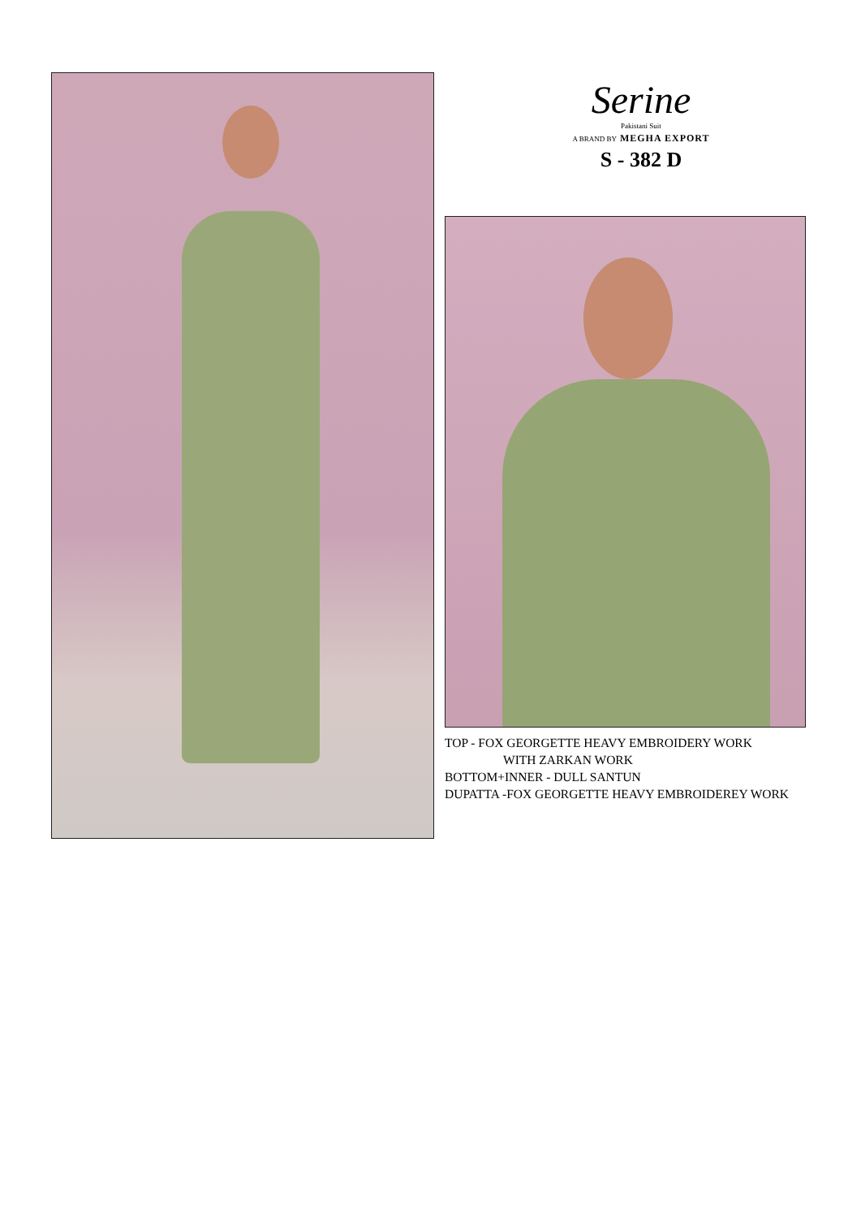Serine
Pakistani Suit
A BRAND BY MEGHA EXPORT
S - 382 D
TOP - FOX GEORGETTE HEAVY EMBROIDERY WORK
WITH ZARKAN WORK
BOTTOM+INNER - DULL SANTUN
DUPATTA -FOX GEORGETTE HEAVY EMBROIDEREY WORK